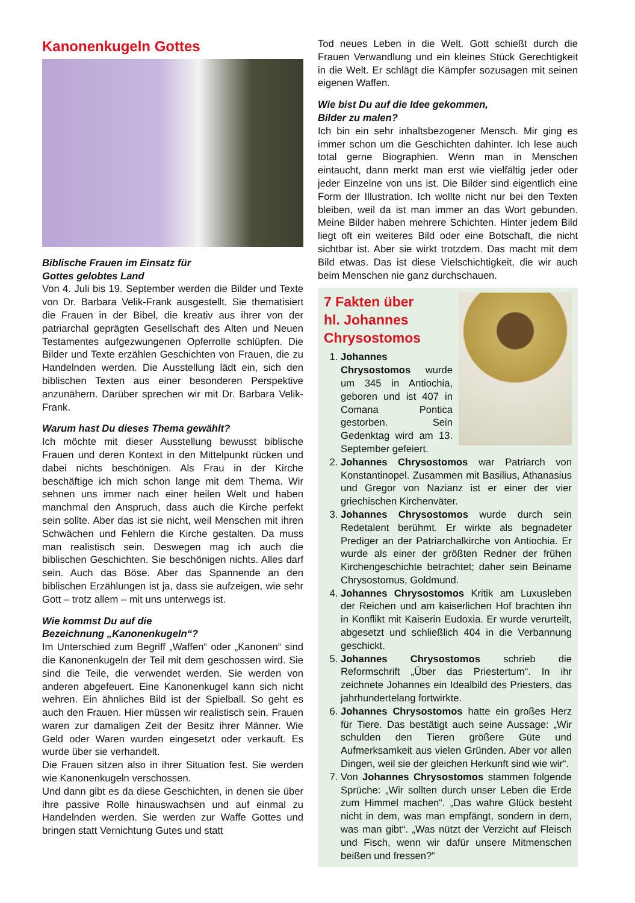Kanonenkugeln Gottes
Biblische Frauen im Einsatz für
Gottes gelobtes Land
Von 4. Juli bis 19. September werden die Bilder und Texte von Dr. Barbara Velik-Frank ausgestellt. Sie thematisiert die Frauen in der Bibel, die kreativ aus ihrer von der patriarchal geprägten Gesellschaft des Alten und Neuen Testamentes aufgezwungenen Opferrolle schlüpfen. Die Bilder und Texte erzählen Geschichten von Frauen, die zu Handelnden werden. Die Ausstellung lädt ein, sich den biblischen Texten aus einer besonderen Perspektive anzunähern. Darüber sprechen wir mit Dr. Barbara Velik-Frank.
Warum hast Du dieses Thema gewählt?
Ich möchte mit dieser Ausstellung bewusst biblische Frauen und deren Kontext in den Mittelpunkt rücken und dabei nichts beschönigen. Als Frau in der Kirche beschäftige ich mich schon lange mit dem Thema. Wir sehnen uns immer nach einer heilen Welt und haben manchmal den Anspruch, dass auch die Kirche perfekt sein sollte. Aber das ist sie nicht, weil Menschen mit ihren Schwächen und Fehlern die Kirche gestalten. Da muss man realistisch sein. Deswegen mag ich auch die biblischen Geschichten. Sie beschönigen nichts. Alles darf sein. Auch das Böse. Aber das Spannende an den biblischen Erzählungen ist ja, dass sie aufzeigen, wie sehr Gott – trotz allem – mit uns unterwegs ist.
Wie kommst Du auf die
Bezeichnung „Kanonenkugeln“?
Im Unterschied zum Begriff „Waffen“ oder „Kanonen“ sind die Kanonenkugeln der Teil mit dem geschossen wird. Sie sind die Teile, die verwendet werden. Sie werden von anderen abgefeuert. Eine Kanonenkugel kann sich nicht wehren. Ein ähnliches Bild ist der Spielball. So geht es auch den Frauen. Hier müssen wir realistisch sein. Frauen waren zur damaligen Zeit der Besitz ihrer Männer. Wie Geld oder Waren wurden eingesetzt oder verkauft. Es wurde über sie verhandelt.
Die Frauen sitzen also in ihrer Situation fest. Sie werden wie Kanonenkugeln verschossen.
Und dann gibt es da diese Geschichten, in denen sie über ihre passive Rolle hinauswachsen und auf einmal zu Handelnden werden. Sie werden zur Waffe Gottes und bringen statt Vernichtung Gutes und statt
Tod neues Leben in die Welt. Gott schießt durch die Frauen Verwandlung und ein kleines Stück Gerechtigkeit in die Welt. Er schlägt die Kämpfer sozusagen mit seinen eigenen Waffen.
Wie bist Du auf die Idee gekommen,
Bilder zu malen?
Ich bin ein sehr inhaltsbezogener Mensch. Mir ging es immer schon um die Geschichten dahinter. Ich lese auch total gerne Biographien. Wenn man in Menschen eintaucht, dann merkt man erst wie vielfältig jeder oder jeder Einzelne von uns ist. Die Bilder sind eigentlich eine Form der Illustration. Ich wollte nicht nur bei den Texten bleiben, weil da ist man immer an das Wort gebunden. Meine Bilder haben mehrere Schichten. Hinter jedem Bild liegt oft ein weiteres Bild oder eine Botschaft, die nicht sichtbar ist. Aber sie wirkt trotzdem. Das macht mit dem Bild etwas. Das ist diese Vielschichtigkeit, die wir auch beim Menschen nie ganz durchschauen.
7 Fakten über
hl. Johannes
Chrysostomos
1. Johannes Chrysostomos wurde um 345 in Antiochia, geboren und ist 407 in Comana Pontica gestorben. Sein Gedenktag wird am 13. September gefeiert.
2. Johannes Chrysostomos war Patriarch von Konstantinopel. Zusammen mit Basilius, Athanasius und Gregor von Nazianz ist er einer der vier griechischen Kirchenväter.
3. Johannes Chrysostomos wurde durch sein Redetalent berühmt. Er wirkte als begnadeter Prediger an der Patriarchalkirche von Antiochia. Er wurde als einer der größten Redner der frühen Kirchengeschichte betrachtet; daher sein Beiname Chrysostomus, Goldmund.
4. Johannes Chrysostomos Kritik am Luxusleben der Reichen und am kaiserlichen Hof brachten ihn in Konflikt mit Kaiserin Eudoxia. Er wurde verurteilt, abgesetzt und schließlich 404 in die Verbannung geschickt.
5. Johannes Chrysostomos schrieb die Reformschrift „Über das Priestertum“. In ihr zeichnete Johannes ein Idealbild des Priesters, das jahrhundertelang fortwirkte.
6. Johannes Chrysostomos hatte ein großes Herz für Tiere. Das bestätigt auch seine Aussage: „Wir schulden den Tieren größere Güte und Aufmerksamkeit aus vielen Gründen. Aber vor allen Dingen, weil sie der gleichen Herkunft sind wie wir“.
7. Von Johannes Chrysostomos stammen folgende Sprüche: „Wir sollten durch unser Leben die Erde zum Himmel machen“. „Das wahre Glück besteht nicht in dem, was man empfängt, sondern in dem, was man gibt“. „Was nützt der Verzicht auf Fleisch und Fisch, wenn wir dafür unsere Mitmenschen beißen und fressen?“